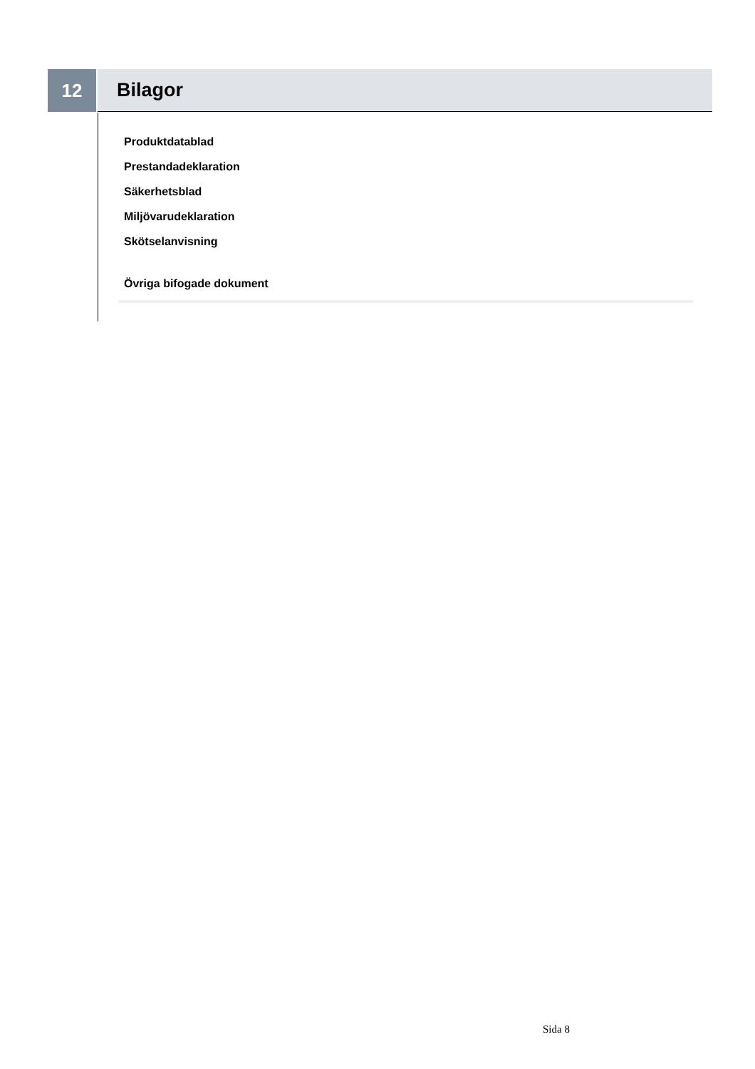12 Bilagor
Produktdatablad
Prestandadeklaration
Säkerhetsblad
Miljövarudeklaration
Skötselanvisning
Övriga bifogade dokument
Sida 8